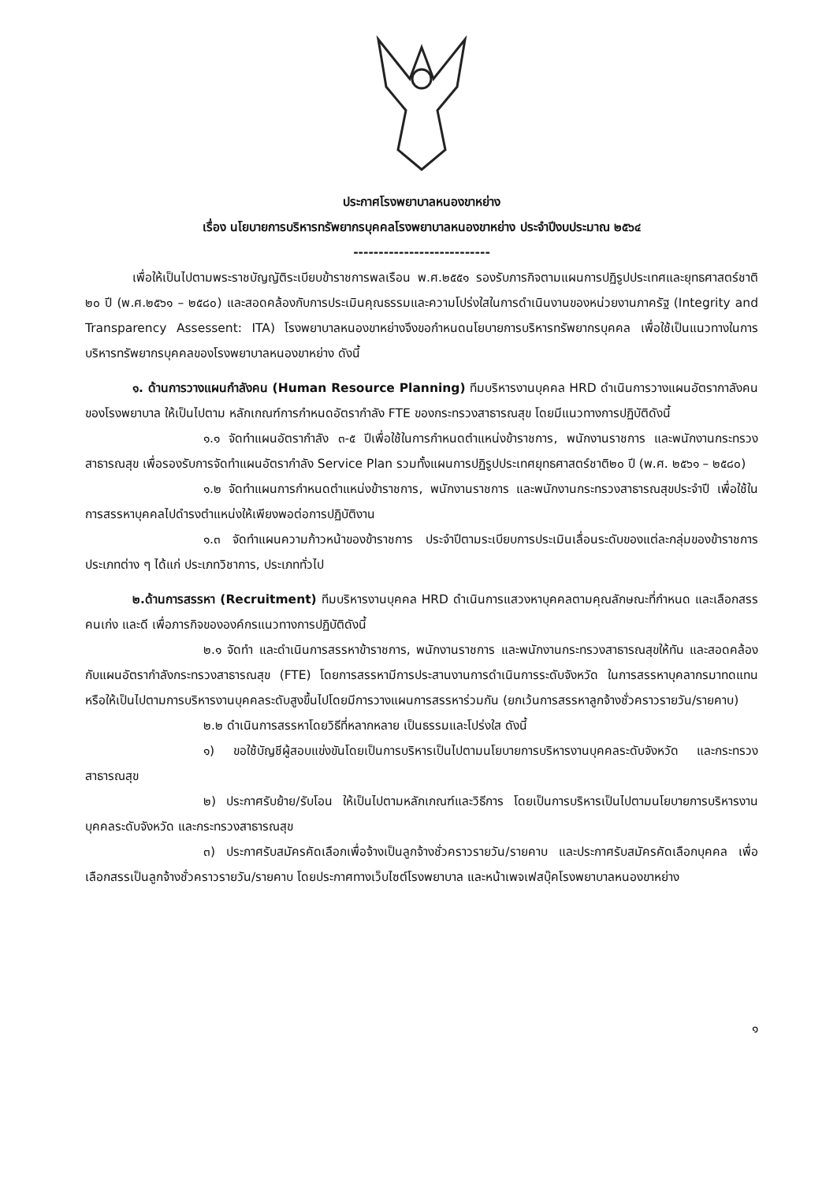ประกาศโรงพยาบาลหนองขาหย่าง
เรื่อง นโยบายการบริหารทรัพยากรบุคคลโรงพยาบาลหนองขาหย่าง ประจำปีงบประมาณ ๒๕๖๔
---------------------------
เพื่อให้เป็นไปตามพระราชบัญญัติระเบียบข้าราชการพลเรือน พ.ศ.๒๕๕๑ รองรับภารกิจตามแผนการปฏิรูปประเทศและยุทธศาสตร์ชาติ ๒๐ ปี (พ.ศ.๒๕๖๑ – ๒๕๘๐) และสอดคล้องกับการประเมินคุณธรรมและความโปร่งใสในการดำเนินงานของหน่วยงานภาครัฐ (Integrity and Transparency Assessent: ITA) โรงพยาบาลหนองขาหย่างจึงขอกำหนดนโยบายการบริหารทรัพยากรบุคคล เพื่อใช้เป็นแนวทางในการบริหารทรัพยากรบุคคลของโรงพยาบาลหนองขาหย่าง ดังนี้
๑. ด้านการวางแผนกำลังคน (Human Resource Planning) ทีมบริหารงานบุคคล HRD ดำเนินการวางแผนอัตรากาลังคนของโรงพยาบาล ให้เป็นไปตาม หลักเกณฑ์การกำหนดอัตรากำลัง FTE ของกระทรวงสาธารณสุข โดยมีแนวทางการปฏิบัติดังนี้
๑.๑ จัดทำแผนอัตรากำลัง ๓-๕ ปีเพื่อใช้ในการกำหนดตำแหน่งข้าราชการ, พนักงานราชการ และพนักงานกระทรวงสาธารณสุข เพื่อรองรับการจัดทำแผนอัตรากำลัง Service Plan รวมทั้งแผนการปฏิรูปประเทศยุทธศาสตร์ชาติ๒๐ ปี (พ.ศ. ๒๕๖๑ – ๒๕๘๐)
๑.๒ จัดทำแผนการกำหนดตำแหน่งข้าราชการ, พนักงานราชการ และพนักงานกระทรวงสาธารณสุขประจำปี เพื่อใช้ในการสรรหาบุคคลไปดำรงตำแหน่งให้เพียงพอต่อการปฏิบัติงาน
๑.๓ จัดทำแผนความก้าวหน้าของข้าราชการ ประจำปีตามระเบียบการประเมินเลื่อนระดับของแต่ละกลุ่มของข้าราชการประเภทต่าง ๆ ได้แก่ ประเภทวิชาการ, ประเภททั่วไป
๒.ด้านการสรรหา (Recruitment) ทีมบริหารงานบุคคล HRD ดำเนินการแสวงหาบุคคลตามคุณลักษณะที่กำหนด และเลือกสรรคนเก่ง และดี เพื่อภารกิจขององค์กรแนวทางการปฏิบัติดังนี้
๒.๑ จัดทำ และดำเนินการสรรหาข้าราชการ, พนักงานราชการ และพนักงานกระทรวงสาธารณสุขให้ทัน และสอดคล้องกับแผนอัตรากำลังกระทรวงสาธารณสุข (FTE) โดยการสรรหามีการประสานงานการดำเนินการระดับจังหวัด ในการสรรหาบุคลากรมาทดแทน หรือให้เป็นไปตามการบริหารงานบุคคลระดับสูงขึ้นไปโดยมีการวางแผนการสรรหาร่วมกัน (ยกเว้นการสรรหาลูกจ้างชั่วคราวรายวัน/รายคาบ)
๒.๒ ดำเนินการสรรหาโดยวิธีที่หลากหลาย เป็นธรรมและโปร่งใส ดังนี้
๑) ขอใช้บัญชีผู้สอบแข่งขันโดยเป็นการบริหารเป็นไปตามนโยบายการบริหารงานบุคคลระดับจังหวัด และกระทรวงสาธารณสุข
๒) ประกาศรับย้าย/รับโอน ให้เป็นไปตามหลักเกณฑ์และวิธีการ โดยเป็นการบริหารเป็นไปตามนโยบายการบริหารงานบุคคลระดับจังหวัด และกระทรวงสาธารณสุข
๓) ประกาศรับสมัครคัดเลือกเพื่อจ้างเป็นลูกจ้างชั่วคราวรายวัน/รายคาบ และประกาศรับสมัครคัดเลือกบุคคล เพื่อเลือกสรรเป็นลูกจ้างชั่วคราวรายวัน/รายคาบ โดยประกาศทางเว็บไซต์โรงพยาบาล และหน้าเพจเฟสบุ๊คโรงพยาบาลหนองขาหย่าง
๑